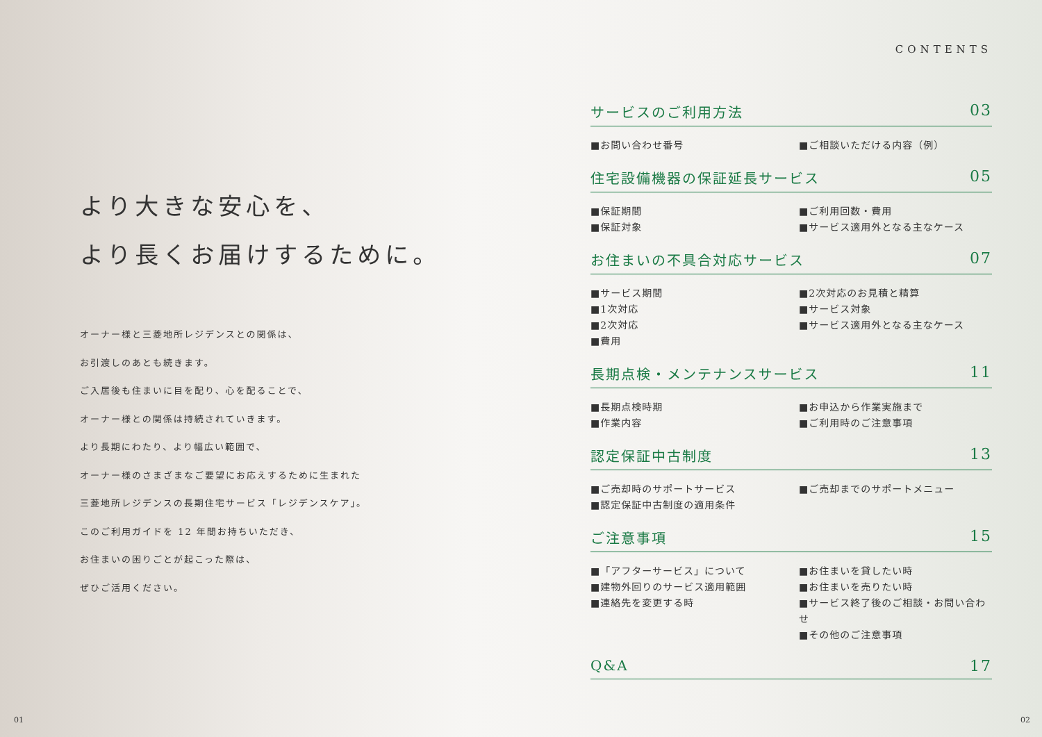より大きな安心を、
より長くお届けするために。
オーナー様と三菱地所レジデンスとの関係は、
お引渡しのあとも続きます。
ご入居後も住まいに目を配り、心を配ることで、
オーナー様との関係は持続されていきます。
より長期にわたり、より幅広い範囲で、
オーナー様のさまざまなご要望にお応えするために生まれた
三菱地所レジデンスの長期住宅サービス「レジデンスケア」。
このご利用ガイドを 12 年間お持ちいただき、
お住まいの困りごとが起こった際は、
ぜひご活用ください。
01
CONTENTS
サービスのご利用方法 03
■お問い合わせ番号
■ご相談いただける内容（例）
住宅設備機器の保証延長サービス 05
■保証期間
■保証対象
■ご利用回数・費用
■サービス適用外となる主なケース
お住まいの不具合対応サービス 07
■サービス期間
■1次対応
■2次対応
■費用
■2次対応のお見積と精算
■サービス対象
■サービス適用外となる主なケース
長期点検・メンテナンスサービス 11
■長期点検時期
■作業内容
■お申込から作業実施まで
■ご利用時のご注意事項
認定保証中古制度 13
■ご売却時のサポートサービス
■認定保証中古制度の適用条件
■ご売却までのサポートメニュー
ご注意事項 15
■「アフターサービス」について
■建物外回りのサービス適用範囲
■連絡先を変更する時
■お住まいを貸したい時
■お住まいを売りたい時
■サービス終了後のご相談・お問い合わせ
■その他のご注意事項
Q&A 17
02